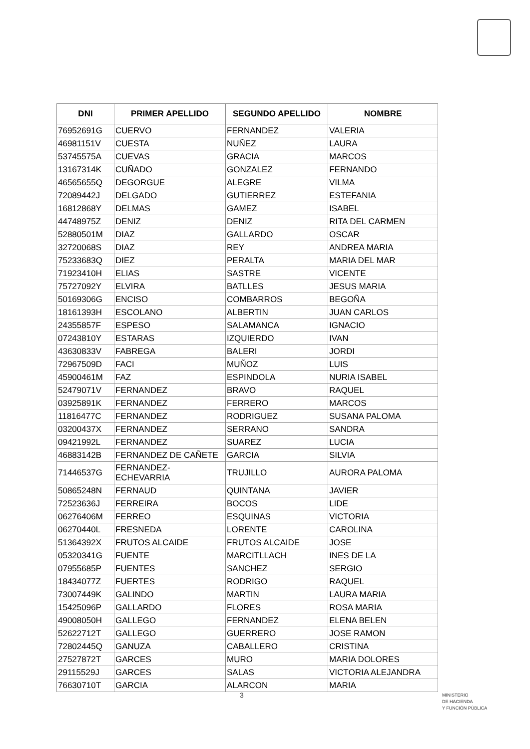| DNI | PRIMER APELLIDO | SEGUNDO APELLIDO | NOMBRE |
| --- | --- | --- | --- |
| 76952691G | CUERVO | FERNANDEZ | VALERIA |
| 46981151V | CUESTA | NUÑEZ | LAURA |
| 53745575A | CUEVAS | GRACIA | MARCOS |
| 13167314K | CUÑADO | GONZALEZ | FERNANDO |
| 46565655Q | DEGORGUE | ALEGRE | VILMA |
| 72089442J | DELGADO | GUTIERREZ | ESTEFANIA |
| 16812868Y | DELMAS | GAMEZ | ISABEL |
| 44748975Z | DENIZ | DENIZ | RITA DEL CARMEN |
| 52880501M | DIAZ | GALLARDO | OSCAR |
| 32720068S | DIAZ | REY | ANDREA MARIA |
| 75233683Q | DIEZ | PERALTA | MARIA DEL MAR |
| 71923410H | ELIAS | SASTRE | VICENTE |
| 75727092Y | ELVIRA | BATLLES | JESUS MARIA |
| 50169306G | ENCISO | COMBARROS | BEGOÑA |
| 18161393H | ESCOLANO | ALBERTIN | JUAN CARLOS |
| 24355857F | ESPESO | SALAMANCA | IGNACIO |
| 07243810Y | ESTARAS | IZQUIERDO | IVAN |
| 43630833V | FABREGA | BALERI | JORDI |
| 72967509D | FACI | MUÑOZ | LUIS |
| 45900461M | FAZ | ESPINDOLA | NURIA ISABEL |
| 52479071V | FERNANDEZ | BRAVO | RAQUEL |
| 03925891K | FERNANDEZ | FERRERO | MARCOS |
| 11816477C | FERNANDEZ | RODRIGUEZ | SUSANA PALOMA |
| 03200437X | FERNANDEZ | SERRANO | SANDRA |
| 09421992L | FERNANDEZ | SUAREZ | LUCIA |
| 46883142B | FERNANDEZ DE CAÑETE | GARCIA | SILVIA |
| 71446537G | FERNANDEZ- ECHEVARRIA | TRUJILLO | AURORA PALOMA |
| 50865248N | FERNAUD | QUINTANA | JAVIER |
| 72523636J | FERREIRA | BOCOS | LIDE |
| 06276406M | FERREO | ESQUINAS | VICTORIA |
| 06270440L | FRESNEDA | LORENTE | CAROLINA |
| 51364392X | FRUTOS ALCAIDE | FRUTOS ALCAIDE | JOSE |
| 05320341G | FUENTE | MARCITLLACH | INES DE LA |
| 07955685P | FUENTES | SANCHEZ | SERGIO |
| 18434077Z | FUERTES | RODRIGO | RAQUEL |
| 73007449K | GALINDO | MARTIN | LAURA MARIA |
| 15425096P | GALLARDO | FLORES | ROSA MARIA |
| 49008050H | GALLEGO | FERNANDEZ | ELENA BELEN |
| 52622712T | GALLEGO | GUERRERO | JOSE RAMON |
| 72802445Q | GANUZA | CABALLERO | CRISTINA |
| 27527872T | GARCES | MURO | MARIA DOLORES |
| 29115529J | GARCES | SALAS | VICTORIA ALEJANDRA |
| 76630710T | GARCIA | ALARCON | MARIA |
3
MINISTERIO
DE HACIENDA
Y FUNCIÓN PÚBLICA